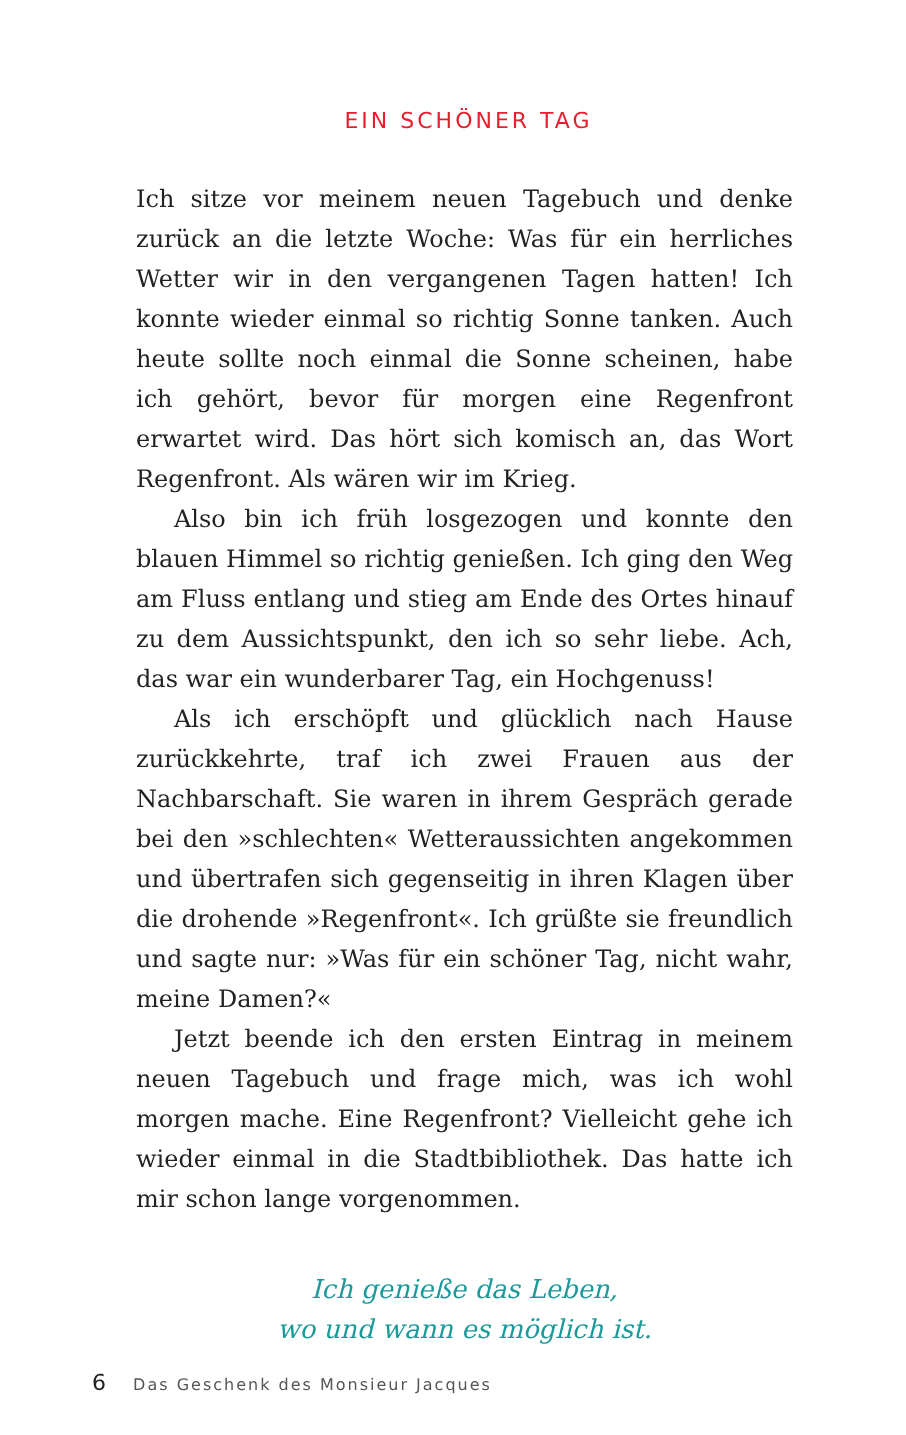EIN SCHÖNER TAG
Ich sitze vor meinem neuen Tagebuch und denke zurück an die letzte Woche: Was für ein herrliches Wetter wir in den vergangenen Tagen hatten! Ich konnte wieder einmal so richtig Sonne tanken. Auch heute sollte noch einmal die Sonne scheinen, habe ich gehört, bevor für morgen eine Regenfront erwartet wird. Das hört sich komisch an, das Wort Regenfront. Als wären wir im Krieg.
Also bin ich früh losgezogen und konnte den blauen Himmel so richtig genießen. Ich ging den Weg am Fluss entlang und stieg am Ende des Ortes hinauf zu dem Aussichtspunkt, den ich so sehr liebe. Ach, das war ein wunderbarer Tag, ein Hochgenuss!
Als ich erschöpft und glücklich nach Hause zurückkehrte, traf ich zwei Frauen aus der Nachbarschaft. Sie waren in ihrem Gespräch gerade bei den »schlechten« Wetteraussichten angekommen und übertrafen sich gegenseitig in ihren Klagen über die drohende »Regenfront«. Ich grüßte sie freundlich und sagte nur: »Was für ein schöner Tag, nicht wahr, meine Damen?«
Jetzt beende ich den ersten Eintrag in meinem neuen Tagebuch und frage mich, was ich wohl morgen mache. Eine Regenfront? Vielleicht gehe ich wieder einmal in die Stadtbibliothek. Das hatte ich mir schon lange vorgenommen.
Ich genieße das Leben,
wo und wann es möglich ist.
6 Das Geschenk des Monsieur Jacques